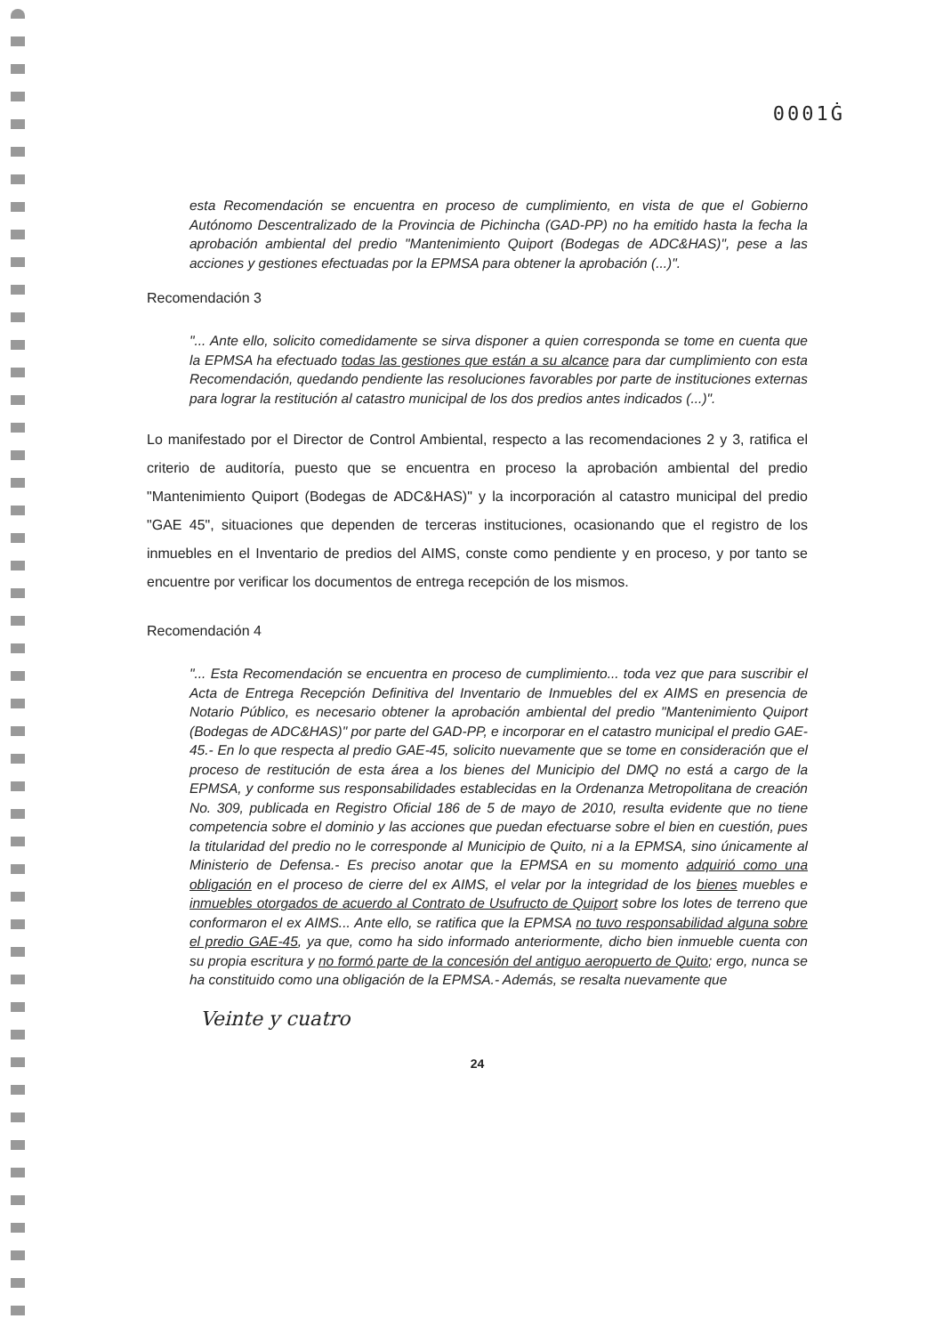0001Ġ
esta Recomendación se encuentra en proceso de cumplimiento, en vista de que el Gobierno Autónomo Descentralizado de la Provincia de Pichincha (GAD-PP) no ha emitido hasta la fecha la aprobación ambiental del predio "Mantenimiento Quiport (Bodegas de ADC&HAS)", pese a las acciones y gestiones efectuadas por la EPMSA para obtener la aprobación (...)".
Recomendación 3
"... Ante ello, solicito comedidamente se sirva disponer a quien corresponda se tome en cuenta que la EPMSA ha efectuado todas las gestiones que están a su alcance para dar cumplimiento con esta Recomendación, quedando pendiente las resoluciones favorables por parte de instituciones externas para lograr la restitución al catastro municipal de los dos predios antes indicados (...)".
Lo manifestado por el Director de Control Ambiental, respecto a las recomendaciones 2 y 3, ratifica el criterio de auditoría, puesto que se encuentra en proceso la aprobación ambiental del predio "Mantenimiento Quiport (Bodegas de ADC&HAS)" y la incorporación al catastro municipal del predio "GAE 45", situaciones que dependen de terceras instituciones, ocasionando que el registro de los inmuebles en el Inventario de predios del AIMS, conste como pendiente y en proceso, y por tanto se encuentre por verificar los documentos de entrega recepción de los mismos.
Recomendación 4
"... Esta Recomendación se encuentra en proceso de cumplimiento... toda vez que para suscribir el Acta de Entrega Recepción Definitiva del Inventario de Inmuebles del ex AIMS en presencia de Notario Público, es necesario obtener la aprobación ambiental del predio "Mantenimiento Quiport (Bodegas de ADC&HAS)" por parte del GAD-PP, e incorporar en el catastro municipal el predio GAE-45.- En lo que respecta al predio GAE-45, solicito nuevamente que se tome en consideración que el proceso de restitución de esta área a los bienes del Municipio del DMQ no está a cargo de la EPMSA, y conforme sus responsabilidades establecidas en la Ordenanza Metropolitana de creación No. 309, publicada en Registro Oficial 186 de 5 de mayo de 2010, resulta evidente que no tiene competencia sobre el dominio y las acciones que puedan efectuarse sobre el bien en cuestión, pues la titularidad del predio no le corresponde al Municipio de Quito, ni a la EPMSA, sino únicamente al Ministerio de Defensa.- Es preciso anotar que la EPMSA en su momento adquirió como una obligación en el proceso de cierre del ex AIMS, el velar por la integridad de los bienes muebles e inmuebles otorgados de acuerdo al Contrato de Usufructo de Quiport sobre los lotes de terreno que conformaron el ex AIMS... Ante ello, se ratifica que la EPMSA no tuvo responsabilidad alguna sobre el predio GAE-45, ya que, como ha sido informado anteriormente, dicho bien inmueble cuenta con su propia escritura y no formó parte de la concesión del antiguo aeropuerto de Quito; ergo, nunca se ha constituido como una obligación de la EPMSA.- Además, se resalta nuevamente que
Veinte y cuatro
24